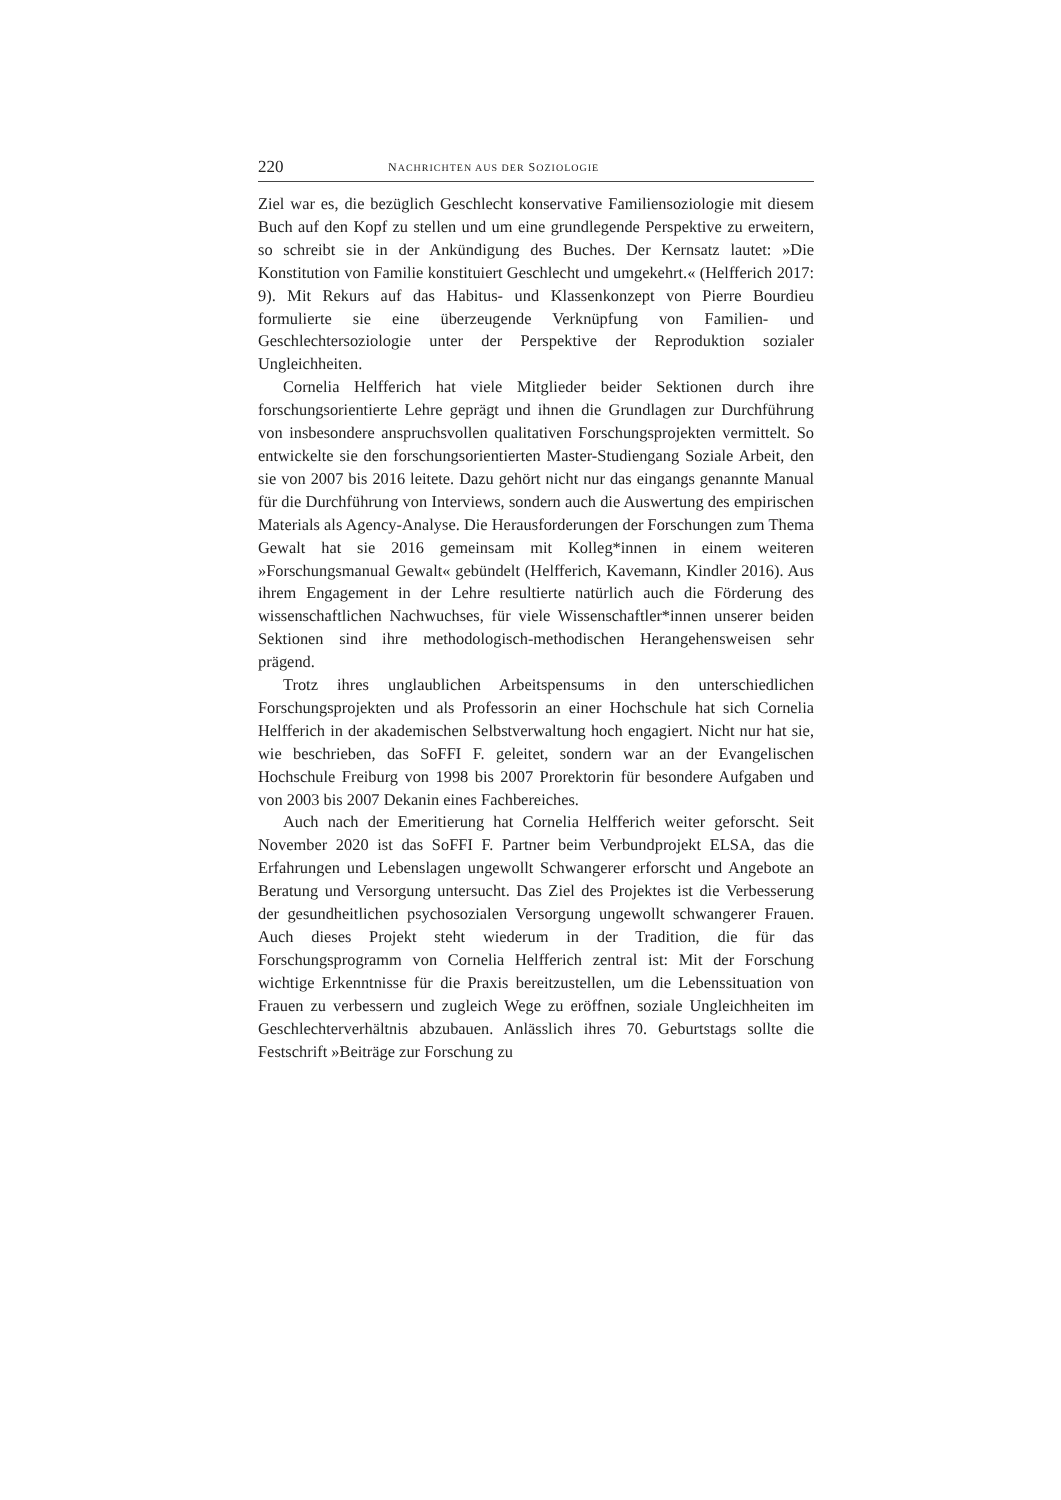220 NACHRICHTEN AUS DER SOZIOLOGIE
Ziel war es, die bezüglich Geschlecht konservative Familiensoziologie mit diesem Buch auf den Kopf zu stellen und um eine grundlegende Perspektive zu erweitern, so schreibt sie in der Ankündigung des Buches. Der Kernsatz lautet: »Die Konstitution von Familie konstituiert Geschlecht und umgekehrt.« (Helfferich 2017: 9). Mit Rekurs auf das Habitus- und Klassenkonzept von Pierre Bourdieu formulierte sie eine überzeugende Verknüpfung von Familien- und Geschlechtersoziologie unter der Perspektive der Reproduktion sozialer Ungleichheiten.
Cornelia Helfferich hat viele Mitglieder beider Sektionen durch ihre forschungsorientierte Lehre geprägt und ihnen die Grundlagen zur Durchführung von insbesondere anspruchsvollen qualitativen Forschungsprojekten vermittelt. So entwickelte sie den forschungsorientierten Master-Studiengang Soziale Arbeit, den sie von 2007 bis 2016 leitete. Dazu gehört nicht nur das eingangs genannte Manual für die Durchführung von Interviews, sondern auch die Auswertung des empirischen Materials als Agency-Analyse. Die Herausforderungen der Forschungen zum Thema Gewalt hat sie 2016 gemeinsam mit Kolleg*innen in einem weiteren »Forschungsmanual Gewalt« gebündelt (Helfferich, Kavemann, Kindler 2016). Aus ihrem Engagement in der Lehre resultierte natürlich auch die Förderung des wissenschaftlichen Nachwuchses, für viele Wissenschaftler*innen unserer beiden Sektionen sind ihre methodologisch-methodischen Herangehensweisen sehr prägend.
Trotz ihres unglaublichen Arbeitspensums in den unterschiedlichen Forschungsprojekten und als Professorin an einer Hochschule hat sich Cornelia Helfferich in der akademischen Selbstverwaltung hoch engagiert. Nicht nur hat sie, wie beschrieben, das SoFFI F. geleitet, sondern war an der Evangelischen Hochschule Freiburg von 1998 bis 2007 Prorektorin für besondere Aufgaben und von 2003 bis 2007 Dekanin eines Fachbereiches.
Auch nach der Emeritierung hat Cornelia Helfferich weiter geforscht. Seit November 2020 ist das SoFFI F. Partner beim Verbundprojekt ELSA, das die Erfahrungen und Lebenslagen ungewollt Schwangerer erforscht und Angebote an Beratung und Versorgung untersucht. Das Ziel des Projektes ist die Verbesserung der gesundheitlichen psychosozialen Versorgung ungewollt schwangerer Frauen. Auch dieses Projekt steht wiederum in der Tradition, die für das Forschungsprogramm von Cornelia Helfferich zentral ist: Mit der Forschung wichtige Erkenntnisse für die Praxis bereitzustellen, um die Lebenssituation von Frauen zu verbessern und zugleich Wege zu eröffnen, soziale Ungleichheiten im Geschlechterverhältnis abzubauen. Anlässlich ihres 70. Geburtstags sollte die Festschrift »Beiträge zur Forschung zu